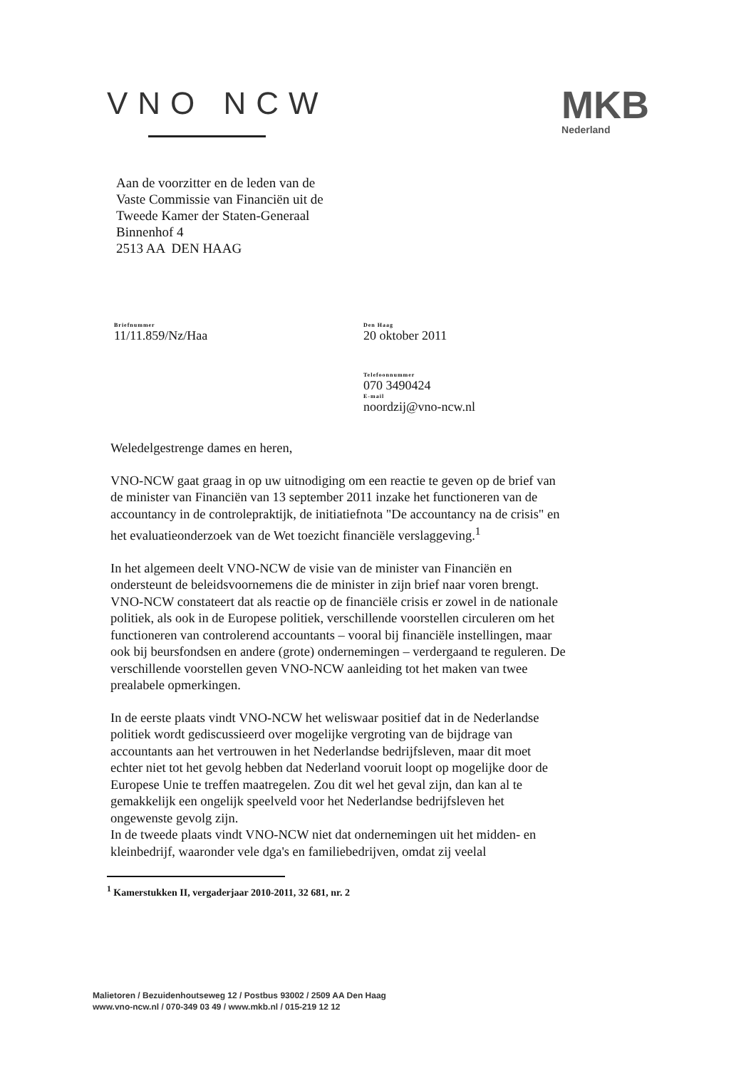VNO NCW
MKB
Nederland
Aan de voorzitter en de leden van de
Vaste Commissie van Financiën uit de
Tweede Kamer der Staten-Generaal
Binnenhof 4
2513 AA DEN HAAG
Briefnummer
11/11.859/Nz/Haa
Den Haag
20 oktober 2011
Telefoonnummer
070 3490424
E-mail
noordzij@vno-ncw.nl
Weledelgestrenge dames en heren,
VNO-NCW gaat graag in op uw uitnodiging om een reactie te geven op de brief van de minister van Financiën van 13 september 2011 inzake het functioneren van de accountancy in de controlepraktijk, de initiatiefnota "De accountancy na de crisis" en het evaluatieonderzoek van de Wet toezicht financiële verslaggeving.<sup>1</sup>
In het algemeen deelt VNO-NCW de visie van de minister van Financiën en ondersteunt de beleidsvoornemens die de minister in zijn brief naar voren brengt.
VNO-NCW constateert dat als reactie op de financiële crisis er zowel in de nationale politiek, als ook in de Europese politiek, verschillende voorstellen circuleren om het functioneren van controlerend accountants – vooral bij financiële instellingen, maar ook bij beursfondsen en andere (grote) ondernemingen – verdergaand te reguleren. De verschillende voorstellen geven VNO-NCW aanleiding tot het maken van twee prealabele opmerkingen.
In de eerste plaats vindt VNO-NCW het weliswaar positief dat in de Nederlandse politiek wordt gediscussieerd over mogelijke vergroting van de bijdrage van accountants aan het vertrouwen in het Nederlandse bedrijfsleven, maar dit moet echter niet tot het gevolg hebben dat Nederland vooruit loopt op mogelijke door de Europese Unie te treffen maatregelen. Zou dit wel het geval zijn, dan kan al te gemakkelijk een ongelijk speelveld voor het Nederlandse bedrijfsleven het ongewenste gevolg zijn.
In de tweede plaats vindt VNO-NCW niet dat ondernemingen uit het midden- en kleinbedrijf, waaronder vele dga's en familiebedrijven, omdat zij veelal
<sup>1</sup> Kamerstukken II, vergaderjaar 2010-2011, 32 681, nr. 2
Malietoren / Bezuidenhoutseweg 12 / Postbus 93002 / 2509 AA Den Haag
www.vno-ncw.nl / 070-349 03 49 / www.mkb.nl / 015-219 12 12